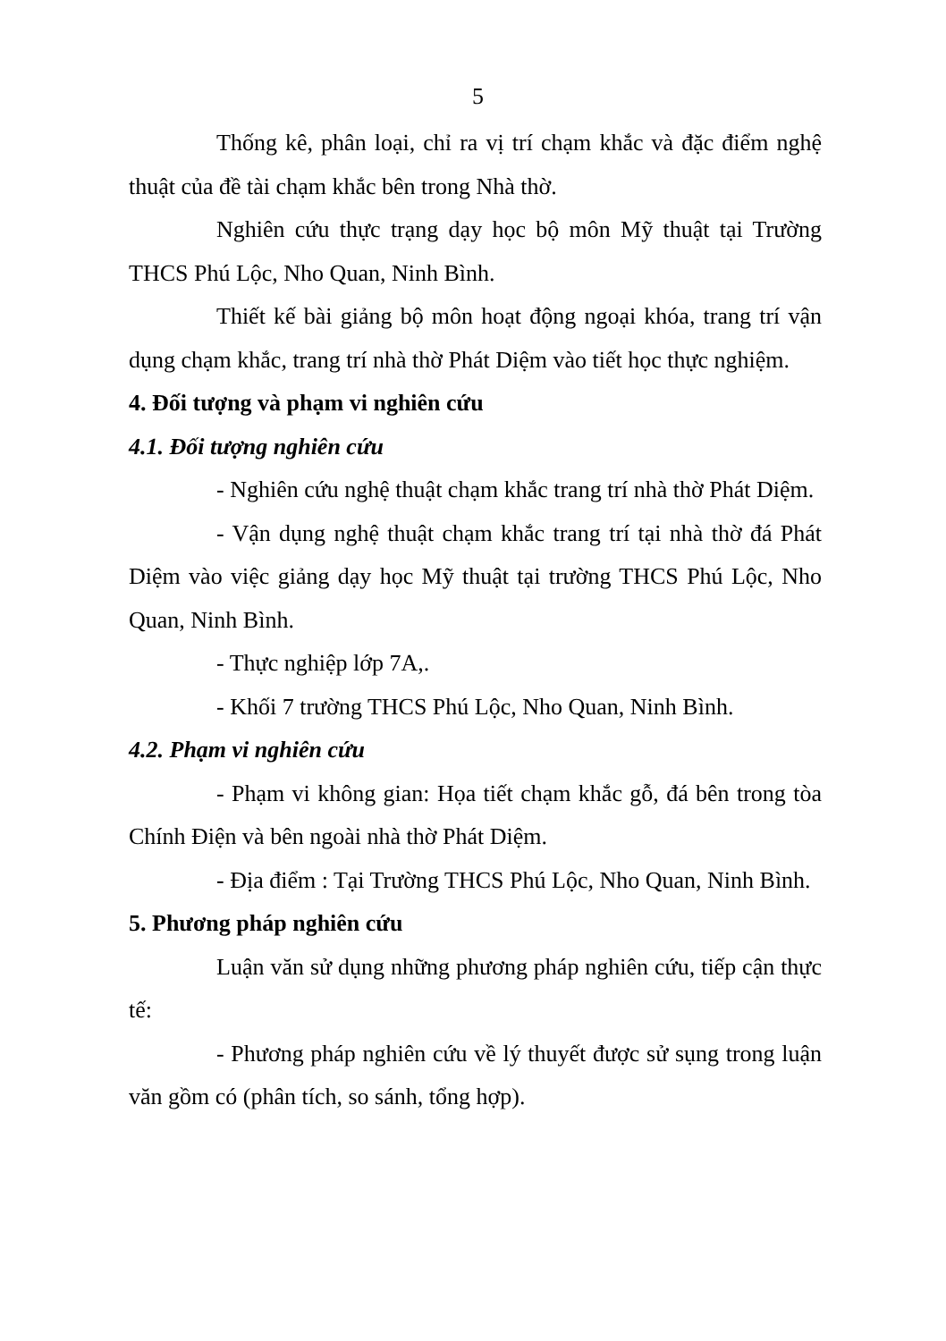5
Thống kê, phân loại, chỉ ra vị trí chạm khắc và đặc điểm nghệ thuật của đề tài chạm khắc bên trong Nhà thờ.
Nghiên cứu thực trạng dạy học bộ môn Mỹ thuật tại Trường THCS Phú Lộc, Nho Quan, Ninh Bình.
Thiết kế bài giảng bộ môn hoạt động ngoại khóa, trang trí vận dụng chạm khắc, trang trí nhà thờ Phát Diệm vào tiết học thực nghiệm.
4. Đối tượng và phạm vi nghiên cứu
4.1. Đối tượng nghiên cứu
- Nghiên cứu nghệ thuật chạm khắc trang trí nhà thờ Phát Diệm.
- Vận dụng nghệ thuật chạm khắc trang trí tại nhà thờ đá Phát Diệm vào việc giảng dạy học Mỹ thuật tại trường THCS Phú Lộc, Nho Quan, Ninh Bình.
- Thực nghiệp lớp 7A,.
- Khối 7 trường THCS Phú Lộc, Nho Quan, Ninh Bình.
4.2. Phạm vi nghiên cứu
- Phạm vi không gian: Họa tiết chạm khắc gỗ, đá bên trong tòa Chính Điện và bên ngoài nhà thờ Phát Diệm.
- Địa điểm : Tại Trường THCS Phú Lộc, Nho Quan, Ninh Bình.
5. Phương pháp nghiên cứu
Luận văn sử dụng những phương pháp nghiên cứu, tiếp cận thực tế:
- Phương pháp nghiên cứu về lý thuyết được sử sụng trong luận văn gồm có (phân tích, so sánh, tổng hợp).